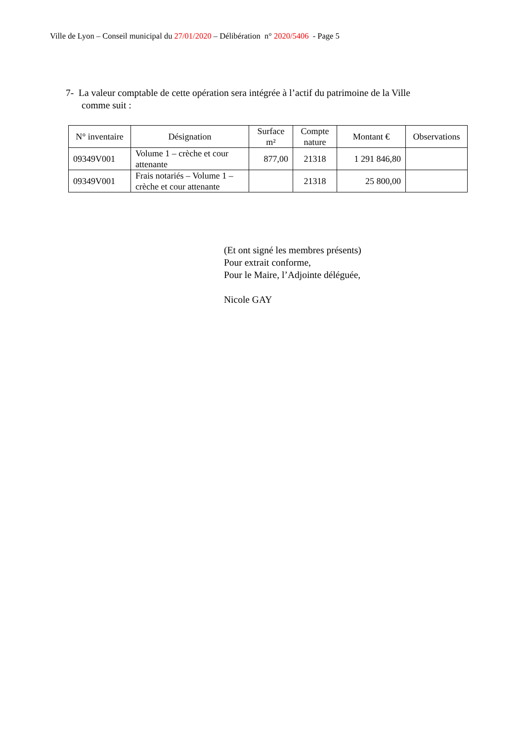Ville de Lyon – Conseil municipal du 27/01/2020 – Délibération n° 2020/5406 - Page 5
7- La valeur comptable de cette opération sera intégrée à l’actif du patrimoine de la Ville comme suit :
| N° inventaire | Désignation | Surface m² | Compte nature | Montant € | Observations |
| --- | --- | --- | --- | --- | --- |
| 09349V001 | Volume 1 – crèche et cour attenante | 877,00 | 21318 | 1 291 846,80 | |
| 09349V001 | Frais notariés – Volume 1 – crèche et cour attenante | | 21318 | 25 800,00 | |
(Et ont signé les membres présents)
Pour extrait conforme,
Pour le Maire, l’Adjointe déléguée,
Nicole GAY